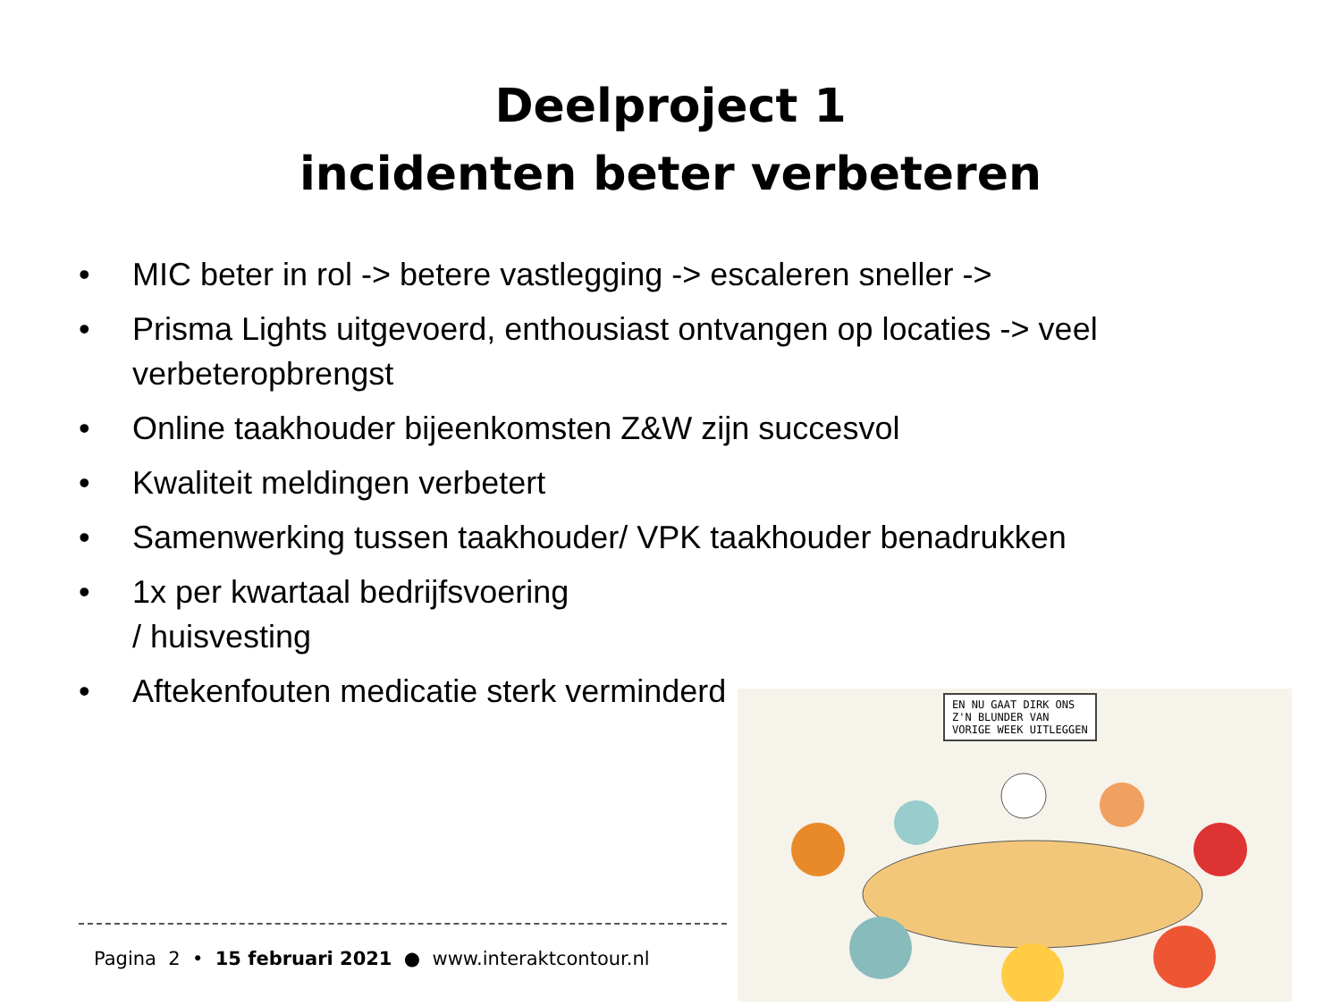Deelproject 1
incidenten beter verbeteren
• MIC beter in rol -> betere vastlegging -> escaleren sneller ->
• Prisma Lights uitgevoerd, enthousiast ontvangen op locaties -> veel verbeteropbrengst
• Online taakhouder bijeenkomsten Z&W zijn succesvol
• Kwaliteit meldingen verbetert
• Samenwerking tussen taakhouder/ VPK taakhouder benadrukken
• 1x per kwartaal bedrijfsvoering
/ huisvesting
• Aftekenfouten medicatie sterk verminderd
EN NU GAAT DIRK ONS
Z'N BLUNDER VAN
VORIGE WEEK UITLEGGEN
Pagina 2 • 15 februari 2021 ● www.interaktcontour.nl